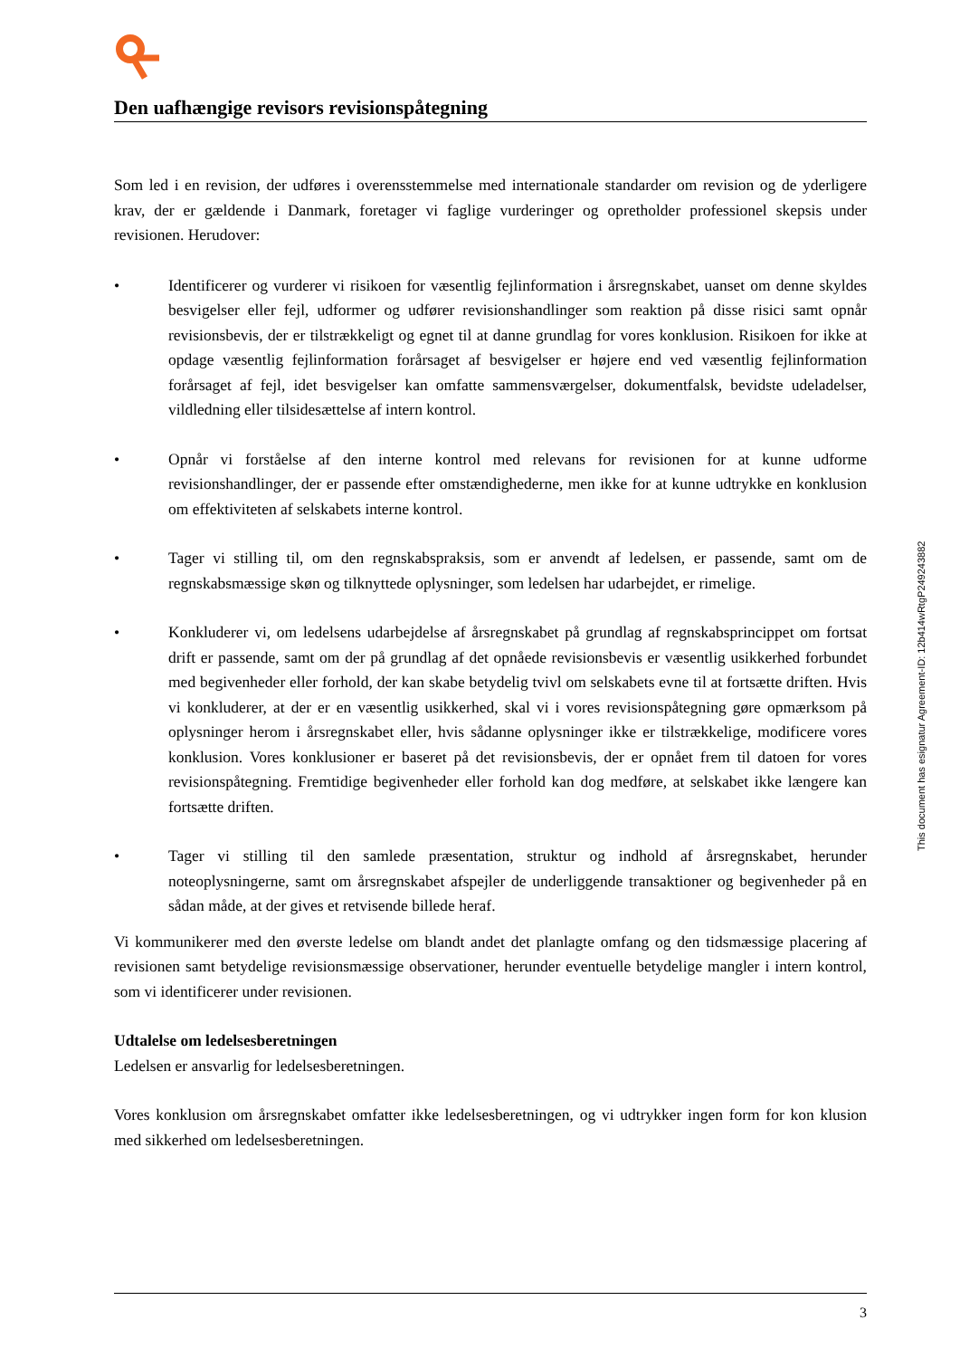Den uafhængige revisors revisionspåtegning
Som led i en revision, der udføres i overensstemmelse med internationale standarder om revision og de yderligere krav, der er gældende i Danmark, foretager vi faglige vurderinger og opretholder professionel skepsis under revisionen. Herudover:
• Identificerer og vurderer vi risikoen for væsentlig fejlinformation i årsregnskabet, uanset om denne skyldes besvigelser eller fejl, udformer og udfører revisionshandlinger som reaktion på disse risici samt opnår revisionsbevis, der er tilstrækkeligt og egnet til at danne grundlag for vores konklusion. Risikoen for ikke at opdage væsentlig fejlinformation forårsaget af besvigelser er højere end ved væsentlig fejlinformation forårsaget af fejl, idet besvigelser kan omfatte sammensværgelser, dokumentfalsk, bevidste udeladelser, vildledning eller tilsidesættelse af intern kontrol.
• Opnår vi forståelse af den interne kontrol med relevans for revisionen for at kunne udforme revisionshandlinger, der er passende efter omstændighederne, men ikke for at kunne udtrykke en konklusion om effektiviteten af selskabets interne kontrol.
• Tager vi stilling til, om den regnskabspraksis, som er anvendt af ledelsen, er passende, samt om de regnskabsmæssige skøn og tilknyttede oplysninger, som ledelsen har udarbejdet, er rimelige.
• Konkluderer vi, om ledelsens udarbejdelse af årsregnskabet på grundlag af regnskabsprincippet om fortsat drift er passende, samt om der på grundlag af det opnåede revisionsbevis er væsentlig usikkerhed forbundet med begivenheder eller forhold, der kan skabe betydelig tvivl om selskabets evne til at fortsætte driften. Hvis vi konkluderer, at der er en væsentlig usikkerhed, skal vi i vores revisionspåtegning gøre opmærksom på oplysninger herom i årsregnskabet eller, hvis sådanne oplysninger ikke er tilstrækkelige, modificere vores konklusion. Vores konklusioner er baseret på det revisionsbevis, der er opnået frem til datoen for vores revisionspåtegning. Fremtidige begivenheder eller forhold kan dog medføre, at selskabet ikke længere kan fortsætte driften.
• Tager vi stilling til den samlede præsentation, struktur og indhold af årsregnskabet, herunder noteoplysningerne, samt om årsregnskabet afspejler de underliggende transaktioner og begivenheder på en sådan måde, at der gives et retvisende billede heraf.
Vi kommunikerer med den øverste ledelse om blandt andet det planlagte omfang og den tidsmæssige placering af revisionen samt betydelige revisionsmæssige observationer, herunder eventuelle betydelige mangler i intern kontrol, som vi identificerer under revisionen.
Udtalelse om ledelsesberetningen
Ledelsen er ansvarlig for ledelsesberetningen.
Vores konklusion om årsregnskabet omfatter ikke ledelsesberetningen, og vi udtrykker ingen form for kon klusion med sikkerhed om ledelsesberetningen.
This document has esignatur Agreement-ID: 12b414wRtgP249243882
3